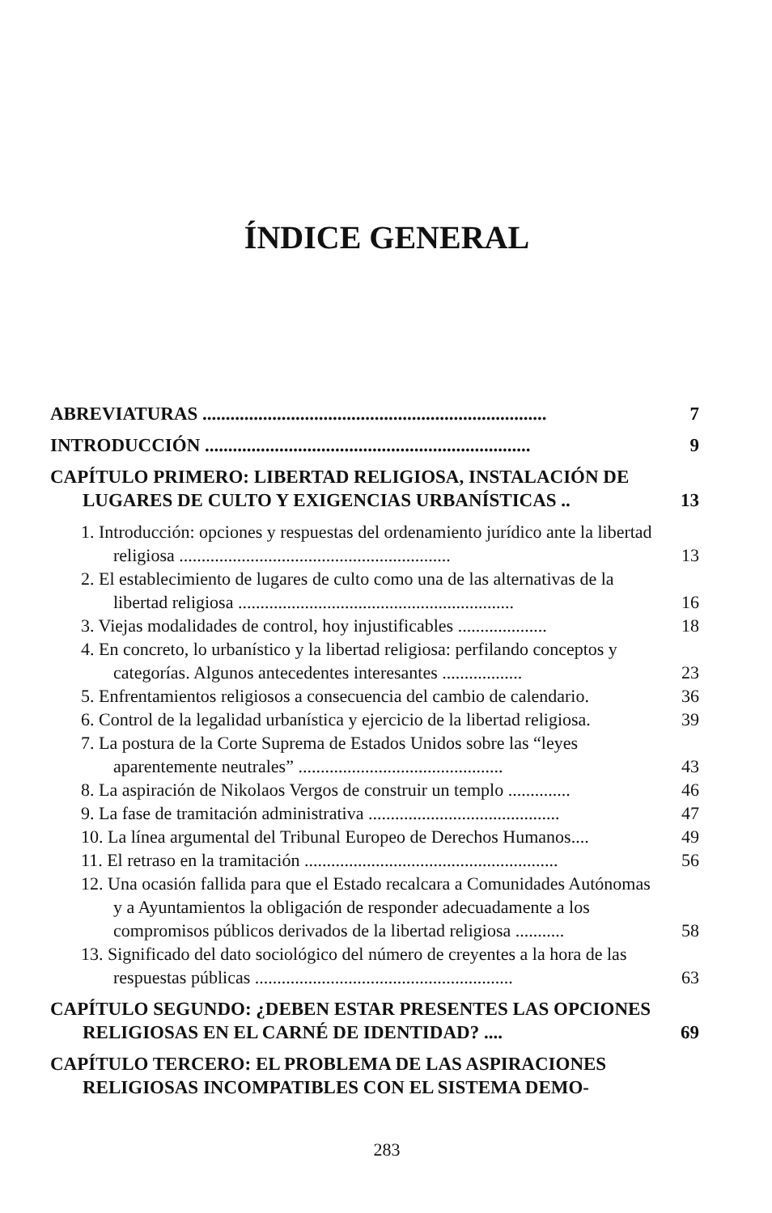ÍNDICE GENERAL
ABREVIATURAS .......................................................................... 7
INTRODUCCIÓN ...................................................................... 9
CAPÍTULO PRIMERO: LIBERTAD RELIGIOSA, INSTALACIÓN DE LUGARES DE CULTO Y EXIGENCIAS URBANÍSTICAS .. 13
1. Introducción: opciones y respuestas del ordenamiento jurídico ante la libertad religiosa ............................................................. 13
2. El establecimiento de lugares de culto como una de las alternativas de la libertad religiosa .............................................................. 16
3. Viejas modalidades de control, hoy injustificables .................... 18
4. En concreto, lo urbanístico y la libertad religiosa: perfilando conceptos y categorías. Algunos antecedentes interesantes .................. 23
5. Enfrentamientos religiosos a consecuencia del cambio de calendario. 36
6. Control de la legalidad urbanística y ejercicio de la libertad religiosa. 39
7. La postura de la Corte Suprema de Estados Unidos sobre las “leyes aparentemente neutrales” .............................................. 43
8. La aspiración de Nikolaos Vergos de construir un templo .............. 46
9. La fase de tramitación administrativa ........................................... 47
10. La línea argumental del Tribunal Europeo de Derechos Humanos.... 49
11. El retraso en la tramitación ......................................................... 56
12. Una ocasión fallida para que el Estado recalcara a Comunidades Autónomas y a Ayuntamientos la obligación de responder adecuadamente a los compromisos públicos derivados de la libertad religiosa ........... 58
13. Significado del dato sociológico del número de creyentes a la hora de las respuestas públicas .......................................................... 63
CAPÍTULO SEGUNDO: ¿DEBEN ESTAR PRESENTES LAS OPCIONES RELIGIOSAS EN EL CARNÉ DE IDENTIDAD? .... 69
CAPÍTULO TERCERO: EL PROBLEMA DE LAS ASPIRACIONES RELIGIOSAS INCOMPATIBLES CON EL SISTEMA DEMO-
283